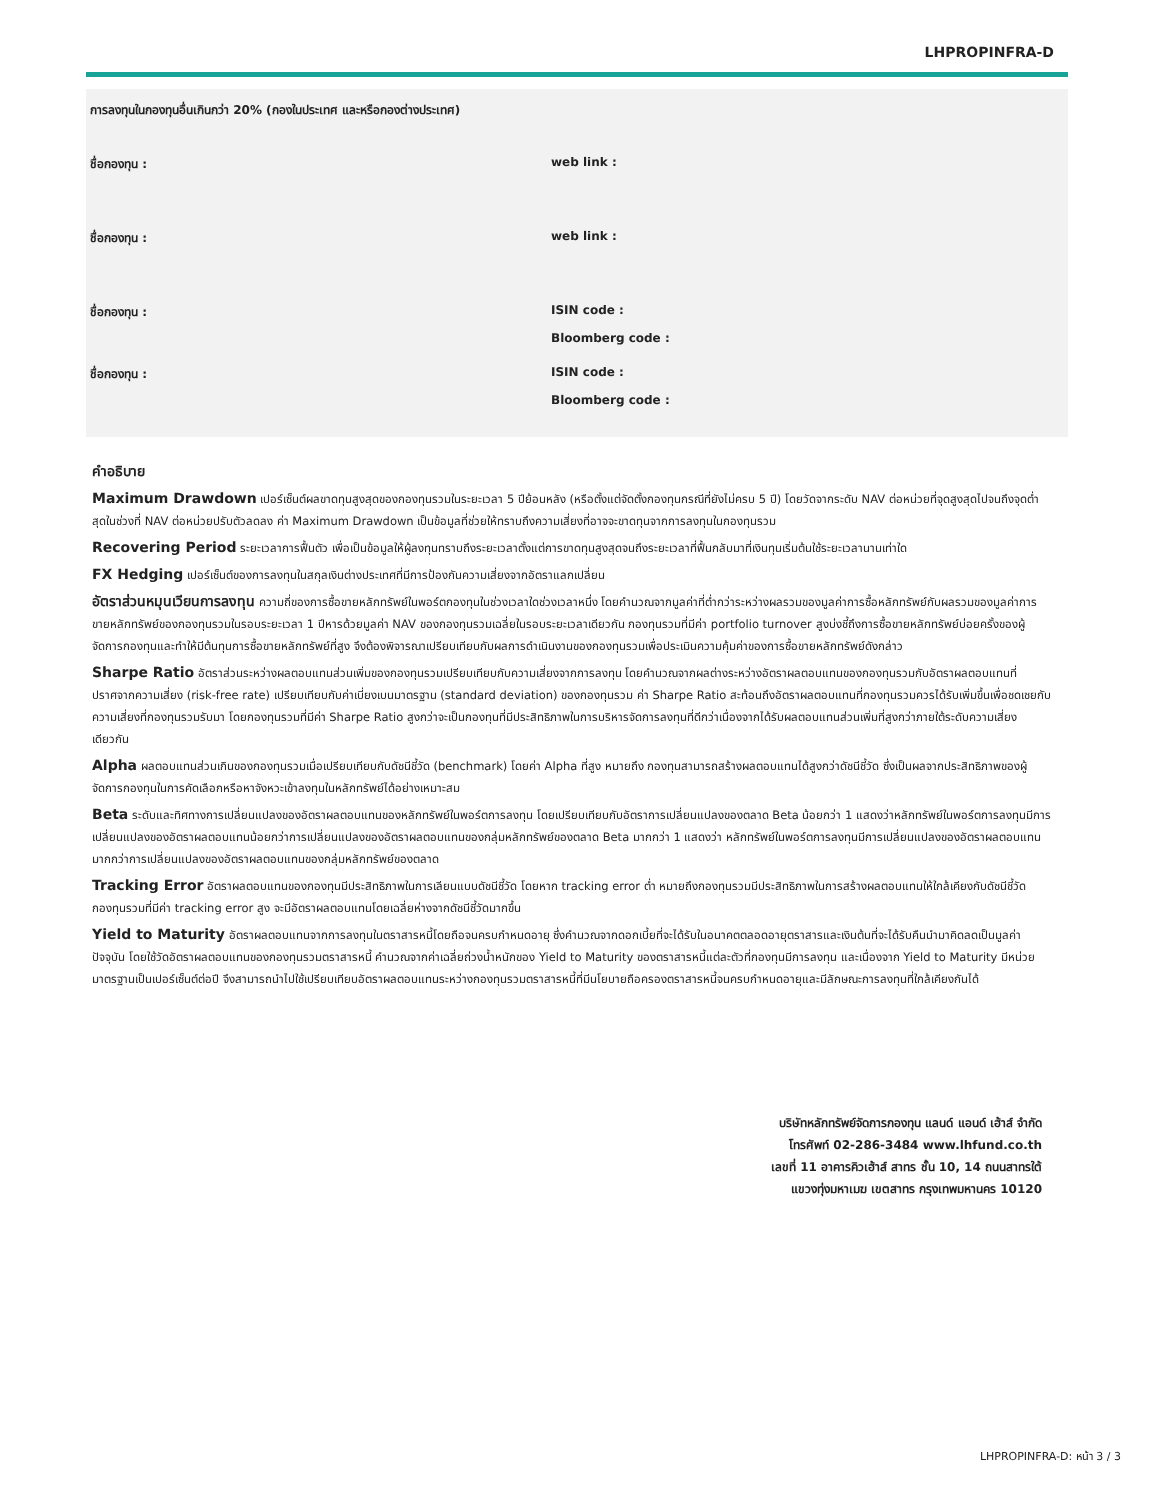LHPROPINFRA-D
การลงทุนในกองทุนอื่นเกินกว่า 20% (กองในประเทศ และหรือกองต่างประเทศ)
ชื่อกองทุน : web link :
ชื่อกองทุน : web link :
ชื่อกองทุน : ISIN code :
Bloomberg code :
ชื่อกองทุน : ISIN code :
Bloomberg code :
คำอธิบาย
Maximum Drawdown เปอร์เซ็นต์ผลขาดทุนสูงสุดของกองทุนรวมในระยะเวลา 5 ปีย้อนหลัง (หรือตั้งแต่จัดตั้งกองทุนกรณีที่ยังไม่ครบ 5 ปี) โดยวัดจากระดับ NAV ต่อหน่วยที่จุดสูงสุดไปจนถึงจุดต่ำสุดในช่วงที่ NAV ต่อหน่วยปรับตัวลดลง ค่า Maximum Drawdown เป็นข้อมูลที่ช่วยให้ทราบถึงความเสี่ยงที่อาจจะขาดทุนจากการลงทุนในกองทุนรวม
Recovering Period ระยะเวลาการฟื้นตัว เพื่อเป็นข้อมูลให้ผู้ลงทุนทราบถึงระยะเวลาตั้งแต่การขาดทุนสูงสุดจนถึงระยะเวลาที่ฟื้นกลับมาที่เงินทุนเริ่มต้นใช้ระยะเวลานานเท่าใด
FX Hedging เปอร์เซ็นต์ของการลงทุนในสกุลเงินต่างประเทศที่มีการป้องกันความเสี่ยงจากอัตราแลกเปลี่ยน
อัตราส่วนหมุนเวียนการลงทุน ความถี่ของการซื้อขายหลักทรัพย์ในพอร์ตกองทุนในช่วงเวลาใดช่วงเวลาหนึ่ง โดยคำนวณจากมูลค่าที่ต่ำกว่าระหว่างผลรวมของมูลค่าการซื้อหลักทรัพย์กับผลรวมของมูลค่าการขายหลักทรัพย์ของกองทุนรวมในรอบระยะเวลา 1 ปีหารด้วยมูลค่า NAV ของกองทุนรวมเฉลี่ยในรอบระยะเวลาเดียวกัน กองทุนรวมที่มีค่า portfolio turnover สูงบ่งชี้ถึงการซื้อขายหลักทรัพย์บ่อยครั้งของผู้จัดการกองทุนและทำให้มีต้นทุนการซื้อขายหลักทรัพย์ที่สูง จึงต้องพิจารณาเปรียบเทียบกับผลการดำเนินงานของกองทุนรวมเพื่อประเมินความคุ้มค่าของการซื้อขายหลักทรัพย์ดังกล่าว
Sharpe Ratio อัตราส่วนระหว่างผลตอบแทนส่วนเพิ่มของกองทุนรวมเปรียบเทียบกับความเสี่ยงจากการลงทุน โดยคำนวณจากผลต่างระหว่างอัตราผลตอบแทนของกองทุนรวมกับอัตราผลตอบแทนที่ปราศจากความเสี่ยง (risk-free rate) เปรียบเทียบกับค่าเบี่ยงเบนมาตรฐาน (standard deviation) ของกองทุนรวม ค่า Sharpe Ratio สะท้อนถึงอัตราผลตอบแทนที่กองทุนรวมควรได้รับเพิ่มขึ้นเพื่อชดเชยกับความเสี่ยงที่กองทุนรวมรับมา โดยกองทุนรวมที่มีค่า Sharpe Ratio สูงกว่าจะเป็นกองทุนที่มีประสิทธิภาพในการบริหารจัดการลงทุนที่ดีกว่าเนื่องจากได้รับผลตอบแทนส่วนเพิ่มที่สูงกว่าภายใต้ระดับความเสี่ยงเดียวกัน
Alpha ผลตอบแทนส่วนเกินของกองทุนรวมเมื่อเปรียบเทียบกับดัชนีชี้วัด (benchmark) โดยค่า Alpha ที่สูง หมายถึง กองทุนสามารถสร้างผลตอบแทนได้สูงกว่าดัชนีชี้วัด ซึ่งเป็นผลจากประสิทธิภาพของผู้จัดการกองทุนในการคัดเลือกหรือหาจังหวะเข้าลงทุนในหลักทรัพย์ได้อย่างเหมาะสม
Beta ระดับและทิศทางการเปลี่ยนแปลงของอัตราผลตอบแทนของหลักทรัพย์ในพอร์ตการลงทุน โดยเปรียบเทียบกับอัตราการเปลี่ยนแปลงของตลาด Beta น้อยกว่า 1 แสดงว่าหลักทรัพย์ในพอร์ตการลงทุนมีการเปลี่ยนแปลงของอัตราผลตอบแทนน้อยกว่าการเปลี่ยนแปลงของอัตราผลตอบแทนของกลุ่มหลักทรัพย์ของตลาด Beta มากกว่า 1 แสดงว่า หลักทรัพย์ในพอร์ตการลงทุนมีการเปลี่ยนแปลงของอัตราผลตอบแทนมากกว่าการเปลี่ยนแปลงของอัตราผลตอบแทนของกลุ่มหลักทรัพย์ของตลาด
Tracking Error อัตราผลตอบแทนของกองทุนมีประสิทธิภาพในการเลียนแบบดัชนีชี้วัด โดยหาก tracking error ต่ำ หมายถึงกองทุนรวมมีประสิทธิภาพในการสร้างผลตอบแทนให้ใกล้เคียงกับดัชนีชี้วัด กองทุนรวมที่มีค่า tracking error สูง จะมีอัตราผลตอบแทนโดยเฉลี่ยห่างจากดัชนีชี้วัดมากขึ้น
Yield to Maturity อัตราผลตอบแทนจากการลงทุนในตราสารหนี้โดยถือจนครบกำหนดอายุ ซึ่งคำนวณจากดอกเบี้ยที่จะได้รับในอนาคตตลอดอายุตราสารและเงินต้นที่จะได้รับคืนนำมาคิดลดเป็นมูลค่าปัจจุบัน โดยใช้วัดอัตราผลตอบแทนของกองทุนรวมตราสารหนี้ คำนวณจากค่าเฉลี่ยถ่วงน้ำหนักของ Yield to Maturity ของตราสารหนี้แต่ละตัวที่กองทุนมีการลงทุน และเนื่องจาก Yield to Maturity มีหน่วยมาตรฐานเป็นเปอร์เซ็นต์ต่อปี จึงสามารถนำไปใช้เปรียบเทียบอัตราผลตอบแทนระหว่างกองทุนรวมตราสารหนี้ที่มีนโยบายถือครองตราสารหนี้จนครบกำหนดอายุและมีลักษณะการลงทุนที่ใกล้เคียงกันได้
บริษัทหลักทรัพย์จัดการกองทุน แลนด์ แอนด์ เฮ้าส์ จำกัด
โทรศัพท์ 02-286-3484 www.lhfund.co.th
เลขที่ 11 อาคารคิวเฮ้าส์ สาทร ชั้น 10, 14 ถนนสาทรใต้
แขวงทุ่งมหาเมฆ เขตสาทร กรุงเทพมหานคร 10120
LHPROPINFRA-D: หน้า 3 / 3